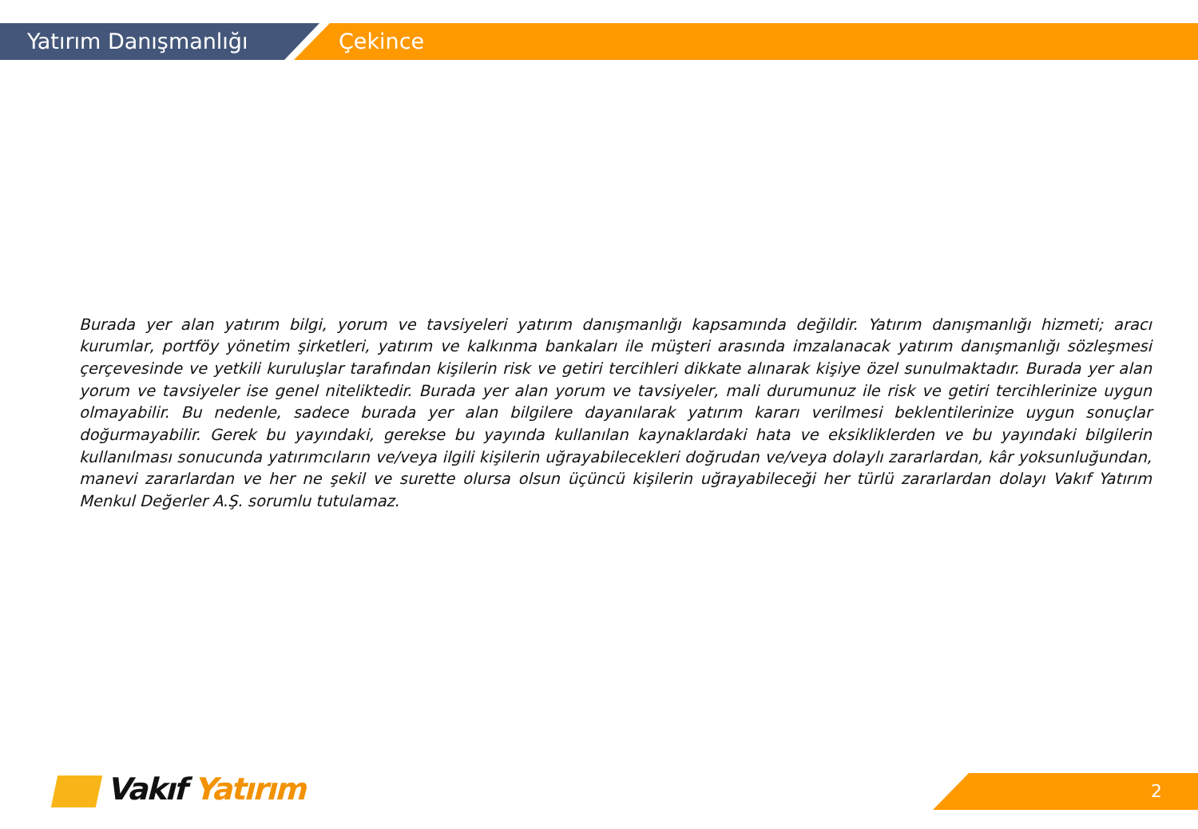Yatırım Danışmanlığı Çekince
Burada yer alan yatırım bilgi, yorum ve tavsiyeleri yatırım danışmanlığı kapsamında değildir. Yatırım danışmanlığı hizmeti; aracı kurumlar, portföy yönetim şirketleri, yatırım ve kalkınma bankaları ile müşteri arasında imzalanacak yatırım danışmanlığı sözleşmesi çerçevesinde ve yetkili kuruluşlar tarafından kişilerin risk ve getiri tercihleri dikkate alınarak kişiye özel sunulmaktadır. Burada yer alan yorum ve tavsiyeler ise genel niteliktedir. Burada yer alan yorum ve tavsiyeler, mali durumunuz ile risk ve getiri tercihlerinize uygun olmayabilir. Bu nedenle, sadece burada yer alan bilgilere dayanılarak yatırım kararı verilmesi beklentilerinize uygun sonuçlar doğurmayabilir. Gerek bu yayındaki, gerekse bu yayında kullanılan kaynaklardaki hata ve eksikliklerden ve bu yayındaki bilgilerin kullanılması sonucunda yatırımcıların ve/veya ilgili kişilerin uğrayabilecekleri doğrudan ve/veya dolaylı zararlardan, kâr yoksunluğundan, manevi zararlardan ve her ne şekil ve surette olursa olsun üçüncü kişilerin uğrayabileceği her türlü zararlardan dolayı Vakıf Yatırım Menkul Değerler A.Ş. sorumlu tutulamaz.
Vakıf Yatırım 2